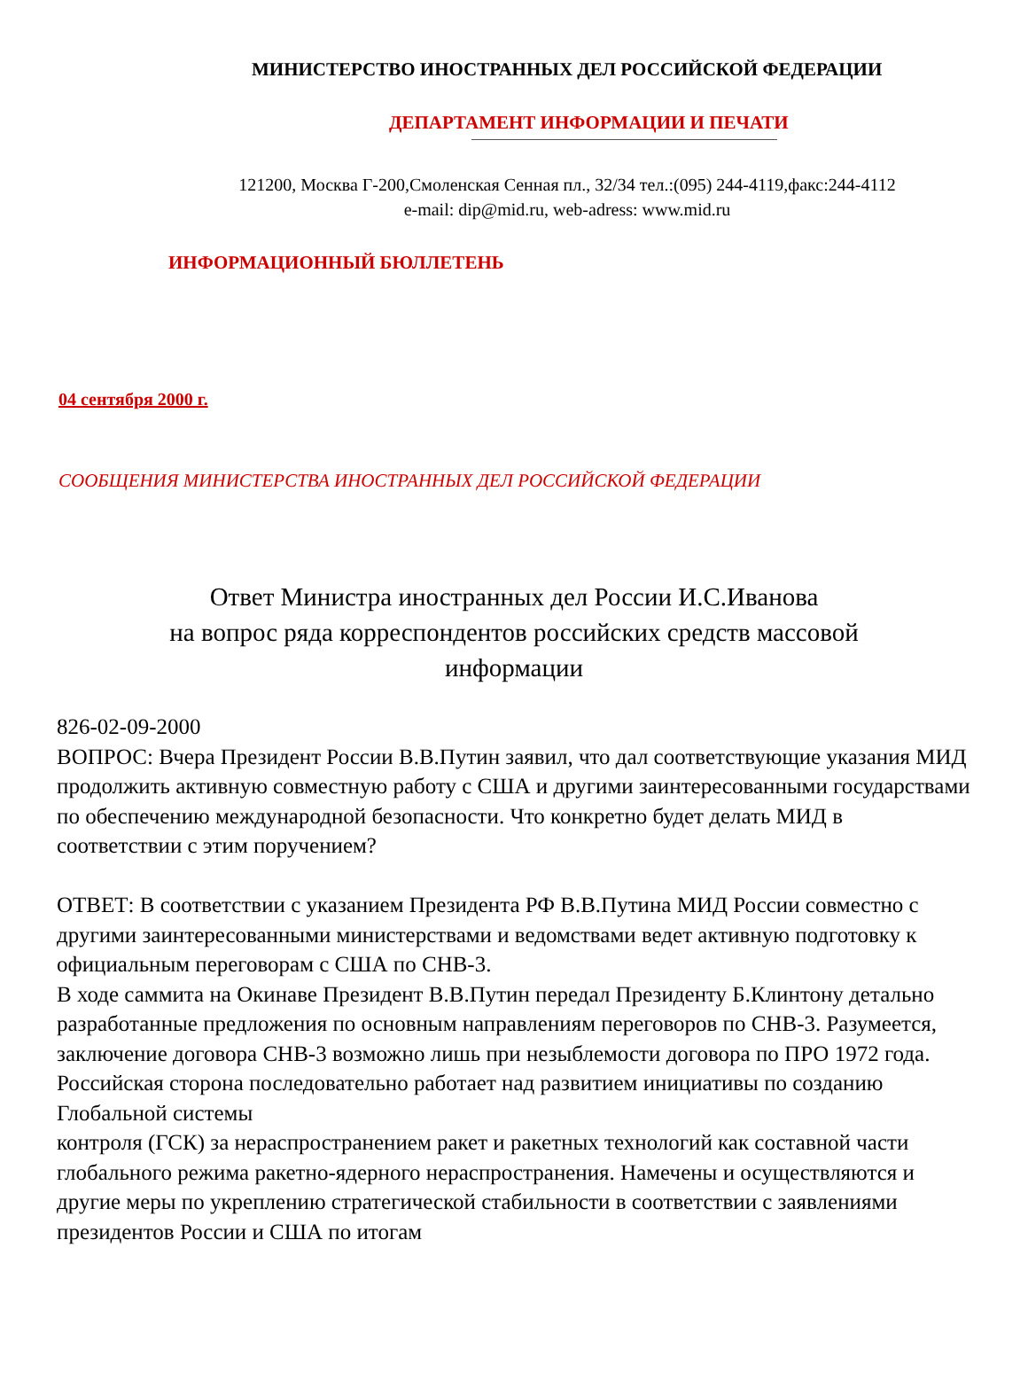МИНИСТЕРСТВО ИНОСТРАННЫХ ДЕЛ РОССИЙСКОЙ ФЕДЕРАЦИИ
ДЕПАРТАМЕНТ ИНФОРМАЦИИ И ПЕЧАТИ
121200, Москва Г-200,Смоленская Сенная пл., 32/34 тел.:(095) 244-4119,факс:244-4112
e-mail: dip@mid.ru, web-adress: www.mid.ru
ИНФОРМАЦИОННЫЙ БЮЛЛЕТЕНЬ
04 сентября 2000 г.
СООБЩЕНИЯ МИНИСТЕРСТВА ИНОСТРАННЫХ ДЕЛ РОССИЙСКОЙ ФЕДЕРАЦИИ
Ответ Министра иностранных дел России И.С.Иванова
на вопрос ряда корреспондентов российских средств массовой
информации
826-02-09-2000
ВОПРОС: Вчера Президент России В.В.Путин заявил, что дал соответствующие указания МИД продолжить активную совместную работу с США и другими заинтересованными государствами по обеспечению международной безопасности. Что конкретно будет делать МИД в соответствии с этим поручением?
ОТВЕТ: В соответствии с указанием Президента РФ В.В.Путина МИД России совместно с другими заинтересованными министерствами и ведомствами ведет активную подготовку к официальным переговорам с США по СНВ-3.
В ходе саммита на Окинаве Президент В.В.Путин передал Президенту Б.Клинтону детально разработанные предложения по основным направлениям переговоров по СНВ-3. Разумеется, заключение договора СНВ-3 возможно лишь при незыблемости договора по ПРО 1972 года. Российская сторона последовательно работает над развитием инициативы по созданию Глобальной системы
контроля (ГСК) за нераспространением ракет и ракетных технологий как составной части глобального режима ракетно-ядерного нераспространения. Намечены и осуществляются и другие меры по укреплению стратегической стабильности в соответствии с заявлениями президентов России и США по итогам